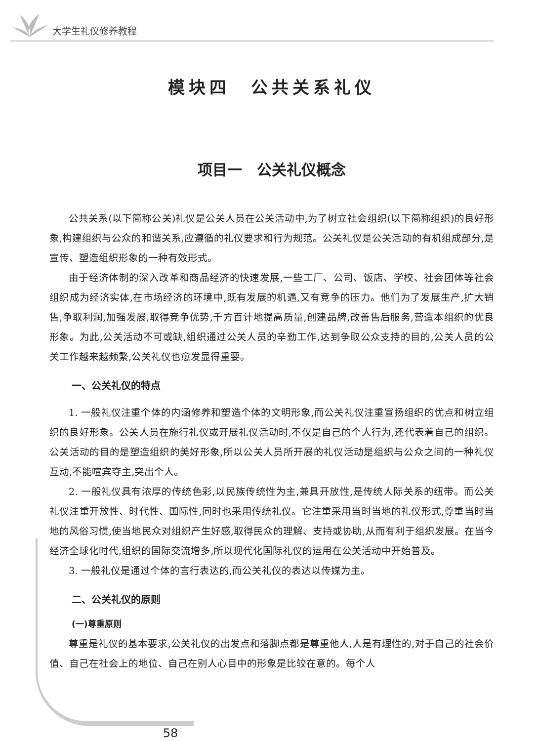大学生礼仪修养教程
模块四　公共关系礼仪
项目一　公关礼仪概念
公共关系(以下简称公关)礼仪是公关人员在公关活动中,为了树立社会组织(以下简称组织)的良好形象,构建组织与公众的和谐关系,应遵循的礼仪要求和行为规范。公关礼仪是公关活动的有机组成部分,是宣传、塑造组织形象的一种有效形式。
由于经济体制的深入改革和商品经济的快速发展,一些工厂、公司、饭店、学校、社会团体等社会组织成为经济实体,在市场经济的环境中,既有发展的机遇,又有竞争的压力。他们为了发展生产,扩大销售,争取利润,加强发展,取得竞争优势,千方百计地提高质量,创建品牌,改善售后服务,营造本组织的优良形象。为此,公关活动不可或缺,组织通过公关人员的辛勤工作,达到争取公众支持的目的,公关人员的公关工作越来越频繁,公关礼仪也愈发显得重要。
一、公关礼仪的特点
1. 一般礼仪注重个体的内涵修养和塑造个体的文明形象,而公关礼仪注重宣扬组织的优点和树立组织的良好形象。公关人员在施行礼仪或开展礼仪活动时,不仅是自己的个人行为,还代表着自己的组织。公关活动的目的是塑造组织的美好形象,所以公关人员所开展的礼仪活动是组织与公众之间的一种礼仪互动,不能喧宾夺主,突出个人。
2. 一般礼仪具有浓厚的传统色彩,以民族传统性为主,兼具开放性,是传统人际关系的纽带。而公关礼仪注重开放性、时代性、国际性,同时也采用传统礼仪。它注重采用当时当地的礼仪形式,尊重当时当地的风俗习惯,使当地民众对组织产生好感,取得民众的理解、支持或协助,从而有利于组织发展。在当今经济全球化时代,组织的国际交流增多,所以现代化国际礼仪的运用在公关活动中开始普及。
3. 一般礼仪是通过个体的言行表达的,而公关礼仪的表达以传媒为主。
二、公关礼仪的原则
(一)尊重原则
尊重是礼仪的基本要求,公关礼仪的出发点和落脚点都是尊重他人,人是有理性的,对于自己的社会价值、自己在社会上的地位、自己在别人心目中的形象是比较在意的。每个人
58